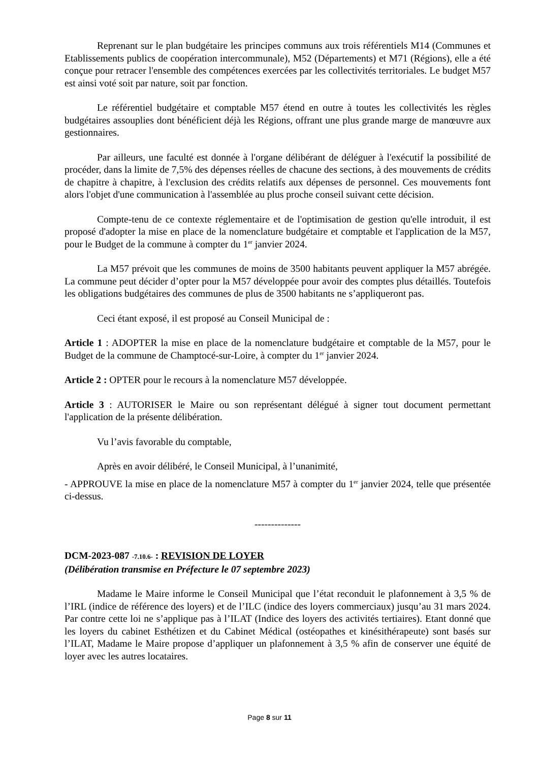Reprenant sur le plan budgétaire les principes communs aux trois référentiels M14 (Communes et Etablissements publics de coopération intercommunale), M52 (Départements) et M71 (Régions), elle a été conçue pour retracer l'ensemble des compétences exercées par les collectivités territoriales. Le budget M57 est ainsi voté soit par nature, soit par fonction.
Le référentiel budgétaire et comptable M57 étend en outre à toutes les collectivités les règles budgétaires assouplies dont bénéficient déjà les Régions, offrant une plus grande marge de manœuvre aux gestionnaires.
Par ailleurs, une faculté est donnée à l'organe délibérant de déléguer à l'exécutif la possibilité de procéder, dans la limite de 7,5% des dépenses réelles de chacune des sections, à des mouvements de crédits de chapitre à chapitre, à l'exclusion des crédits relatifs aux dépenses de personnel. Ces mouvements font alors l'objet d'une communication à l'assemblée au plus proche conseil suivant cette décision.
Compte-tenu de ce contexte réglementaire et de l'optimisation de gestion qu'elle introduit, il est proposé d'adopter la mise en place de la nomenclature budgétaire et comptable et l'application de la M57, pour le Budget de la commune à compter du 1<sup>er</sup> janvier 2024.
La M57 prévoit que les communes de moins de 3500 habitants peuvent appliquer la M57 abrégée. La commune peut décider d’opter pour la M57 développée pour avoir des comptes plus détaillés. Toutefois les obligations budgétaires des communes de plus de 3500 habitants ne s’appliqueront pas.
Ceci étant exposé, il est proposé au Conseil Municipal de :
Article 1 : ADOPTER la mise en place de la nomenclature budgétaire et comptable de la M57, pour le Budget de la commune de Champtocé-sur-Loire, à compter du 1<sup>er</sup> janvier 2024.
Article 2 : OPTER pour le recours à la nomenclature M57 développée.
Article 3 : AUTORISER le Maire ou son représentant délégué à signer tout document permettant l'application de la présente délibération.
Vu l’avis favorable du comptable,
Après en avoir délibéré, le Conseil Municipal, à l’unanimité,
- APPROUVE la mise en place de la nomenclature M57 à compter du 1<sup>er</sup> janvier 2024, telle que présentée ci-dessus.
--------------
DCM-2023-087 -7.10.6- : REVISION DE LOYER
(Délibération transmise en Préfecture le 07 septembre 2023)
Madame le Maire informe le Conseil Municipal que l’état reconduit le plafonnement à 3,5 % de l’IRL (indice de référence des loyers) et de l’ILC (indice des loyers commerciaux) jusqu’au 31 mars 2024. Par contre cette loi ne s’applique pas à l’ILAT (Indice des loyers des activités tertiaires). Etant donné que les loyers du cabinet Esthétizen et du Cabinet Médical (ostéopathes et kinésithérapeute) sont basés sur l’ILAT, Madame le Maire propose d’appliquer un plafonnement à 3,5 % afin de conserver une équité de loyer avec les autres locataires.
Page 8 sur 11